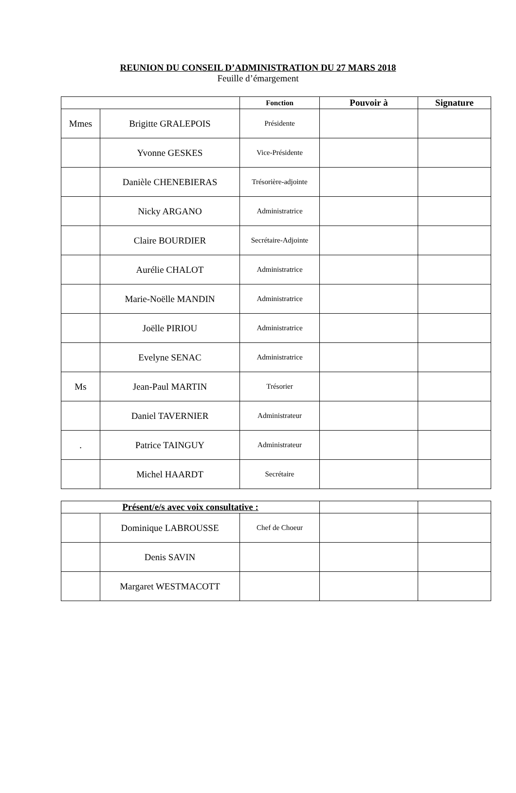REUNION DU CONSEIL D’ADMINISTRATION DU 27 MARS 2018
Feuille d’émargement
| | | Fonction | Pouvoir à | Signature |
| Mmes | Brigitte GRALEPOIS | Présidente | | |
| | Yvonne GESKES | Vice-Présidente | | |
| | Danièle CHENEBIERAS | Trésorière-adjointe | | |
| | Nicky ARGANO | Administratrice | | |
| | Claire BOURDIER | Secrétaire-Adjointe | | |
| | Aurélie CHALOT | Administratrice | | |
| | Marie-Noëlle MANDIN | Administratrice | | |
| | Joëlle PIRIOU | Administratrice | | |
| | Evelyne SENAC | Administratrice | | |
| Ms | Jean-Paul MARTIN | Trésorier | | |
| | Daniel TAVERNIER | Administrateur | | |
| . | Patrice TAINGUY | Administrateur | | |
| | Michel HAARDT | Secrétaire | | |
| Présent/e/s avec voix consultative : | | | | |
| | Dominique LABROUSSE | Chef de Choeur | | |
| | Denis SAVIN | | | |
| | Margaret WESTMACOTT | | | |